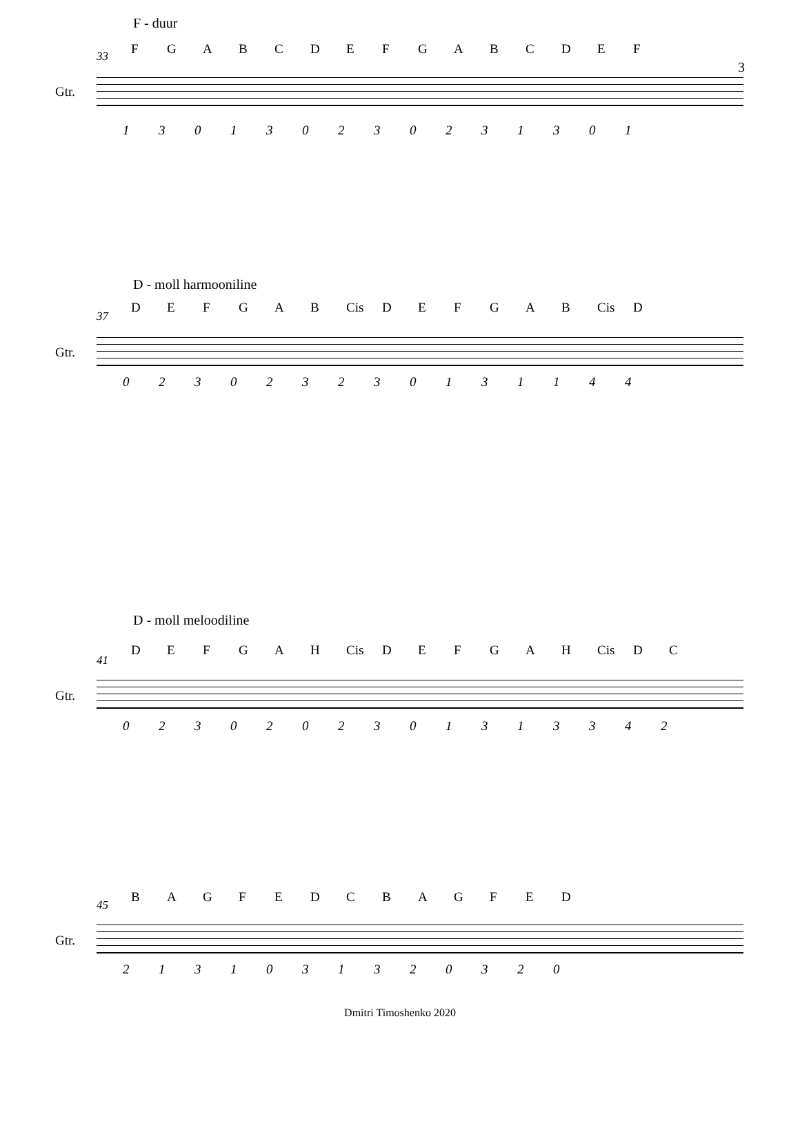F - duur
33 FGABCDEFGABCDEF
Gtr.
130130230231301
3
D - moll harmooniline
37
DEFGAB Cis DEFGAB Cis D
Gtr.
023023230131144
D - moll meloodiline
41
DEFGAH Cis DEFGAH Cis DC
Gtr.
0230202301313342
45
BAGFEDCBAGFED
Gtr.
2131031320320
Dmitri Timoshenko 2020